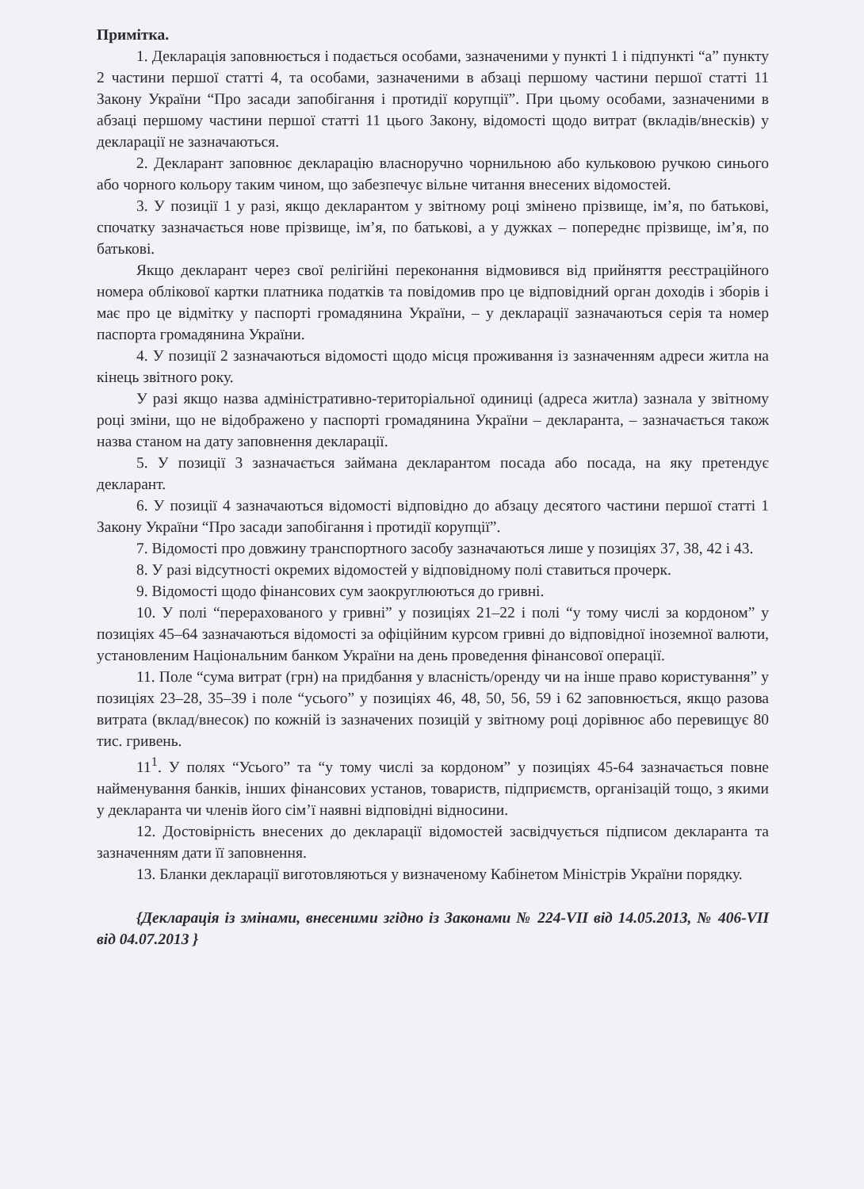Примітка.
1. Декларація заповнюється і подається особами, зазначеними у пункті 1 і підпункті “а” пункту 2 частини першої статті 4, та особами, зазначеними в абзаці першому частини першої статті 11 Закону України “Про засади запобігання і протидії корупції”. При цьому особами, зазначеними в абзаці першому частини першої статті 11 цього Закону, відомості щодо витрат (вкладів/внесків) у декларації не зазначаються.
2. Декларант заповнює декларацію власноручно чорнильною або кульковою ручкою синього або чорного кольору таким чином, що забезпечує вільне читання внесених відомостей.
3. У позиції 1 у разі, якщо декларантом у звітному році змінено прізвище, ім’я, по батькові, спочатку зазначається нове прізвище, ім’я, по батькові, а у дужках – попереднє прізвище, ім’я, по батькові.
Якщо декларант через свої релігійні переконання відмовився від прийняття реєстраційного номера облікової картки платника податків та повідомив про це відповідний орган доходів і зборів і має про це відмітку у паспорті громадянина України, – у декларації зазначаються серія та номер паспорта громадянина України.
4. У позиції 2 зазначаються відомості щодо місця проживання із зазначенням адреси житла на кінець звітного року.
У разі якщо назва адміністративно-територіальної одиниці (адреса житла) зазнала у звітному році зміни, що не відображено у паспорті громадянина України – декларанта, – зазначається також назва станом на дату заповнення декларації.
5. У позиції 3 зазначається займана декларантом посада або посада, на яку претендує декларант.
6. У позиції 4 зазначаються відомості відповідно до абзацу десятого частини першої статті 1 Закону України “Про засади запобігання і протидії корупції”.
7. Відомості про довжину транспортного засобу зазначаються лише у позиціях 37, 38, 42 і 43.
8. У разі відсутності окремих відомостей у відповідному полі ставиться прочерк.
9. Відомості щодо фінансових сум заокруглюються до гривні.
10. У полі “перерахованого у гривні” у позиціях 21–22 і полі “у тому числі за кордоном” у позиціях 45–64 зазначаються відомості за офіційним курсом гривні до відповідної іноземної валюти, установленим Національним банком України на день проведення фінансової операції.
11. Поле “сума витрат (грн) на придбання у власність/оренду чи на інше право користування” у позиціях 23–28, 35–39 і поле “усього” у позиціях 46, 48, 50, 56, 59 і 62 заповнюється, якщо разова витрата (вклад/внесок) по кожній із зазначених позицій у звітному році дорівнює або перевищує 80 тис. гривень.
11<sup>1</sup>. У полях “Усього” та “у тому числі за кордоном” у позиціях 45-64 зазначається повне найменування банків, інших фінансових установ, товариств, підприємств, організацій тощо, з якими у декларанта чи членів його сім’ї наявні відповідні відносини.
12. Достовірність внесених до декларації відомостей засвідчується підписом декларанта та зазначенням дати її заповнення.
13. Бланки декларації виготовляються у визначеному Кабінетом Міністрів України порядку.
{Декларація із змінами, внесеними згідно із Законами № 224-VII від 14.05.2013, № 406-VII від 04.07.2013 }